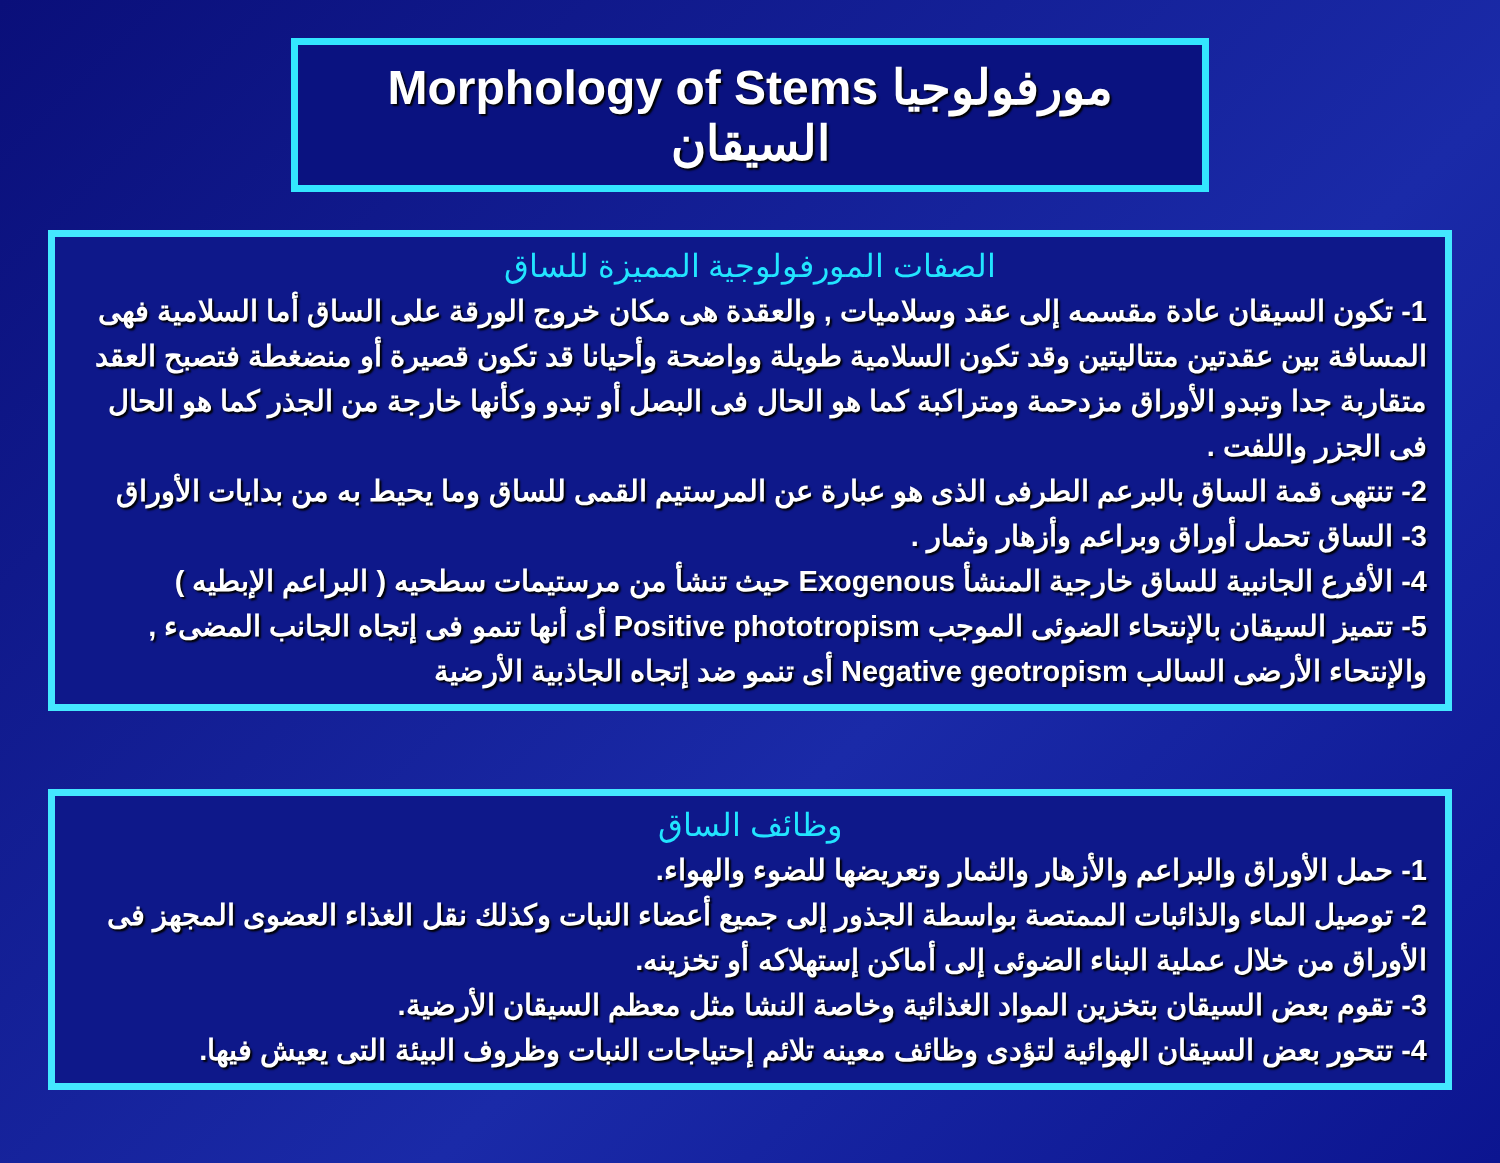Morphology of Stems مورفولوجيا السيقان
الصفات المورفولوجية المميزة للساق
1- تكون السيقان عادة مقسمه إلى عقد وسلاميات , والعقدة هى مكان خروج الورقة على الساق أما السلامية فهى المسافة بين عقدتين متتاليتين وقد تكون السلامية طويلة وواضحة وأحيانا قد تكون قصيرة أو منضغطة فتصبح العقد متقاربة جدا وتبدو الأوراق مزدحمة ومتراكبة كما هو الحال فى البصل أو تبدو وكأنها خارجة من الجذر كما هو الحال فى الجزر واللفت .
2- تنتهى قمة الساق بالبرعم الطرفى الذى هو عبارة عن المرستيم القمى للساق وما يحيط به من بدايات الأوراق
3- الساق تحمل أوراق وبراعم وأزهار وثمار .
4- الأفرع الجانبية للساق خارجية المنشأ Exogenous حيث تنشأ من مرستيمات سطحيه ( البراعم الإبطيه )
5- تتميز السيقان بالإنتحاء الضوئى الموجب Positive phototropism أى أنها تنمو فى إتجاه الجانب المضىء , والإنتحاء الأرضى السالب Negative geotropism أى تنمو ضد إتجاه الجاذبية الأرضية
وظائف الساق
1- حمل الأوراق والبراعم والأزهار والثمار وتعريضها للضوء والهواء.
2- توصيل الماء والذائبات الممتصة بواسطة الجذور إلى جميع أعضاء النبات وكذلك نقل الغذاء العضوى المجهز فى الأوراق من خلال عملية البناء الضوئى إلى أماكن إستهلاكه أو تخزينه.
3- تقوم بعض السيقان بتخزين المواد الغذائية وخاصة النشا مثل معظم السيقان الأرضية.
4- تتحور بعض السيقان الهوائية لتؤدى وظائف معينه تلائم إحتياجات النبات وظروف البيئة التى يعيش فيها.